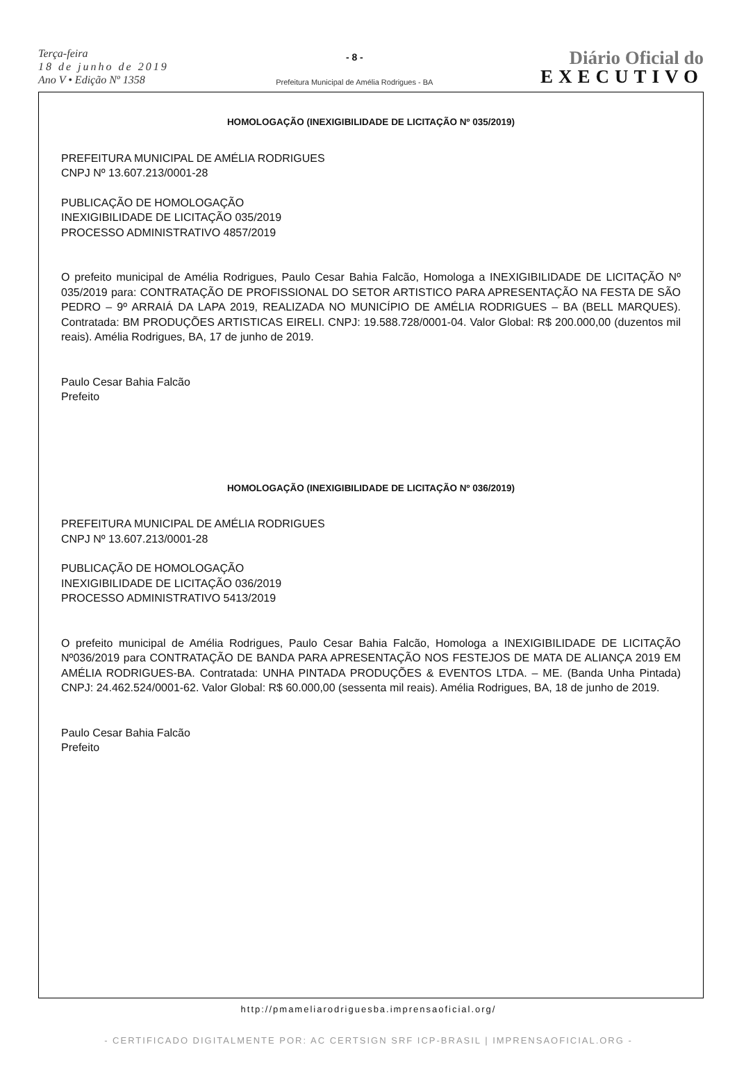Terça-feira
18 de junho de 2019
Ano V • Edição Nº 1358
- 8 -
Prefeitura Municipal de Amélia Rodrigues - BA
Diário Oficial do
EXECUTIVO
HOMOLOGAÇÃO (INEXIGIBILIDADE DE LICITAÇÃO Nº 035/2019)
PREFEITURA MUNICIPAL DE AMÉLIA RODRIGUES
CNPJ Nº 13.607.213/0001-28
PUBLICAÇÃO DE HOMOLOGAÇÃO
INEXIGIBILIDADE DE LICITAÇÃO 035/2019
PROCESSO ADMINISTRATIVO 4857/2019
O prefeito municipal de Amélia Rodrigues, Paulo Cesar Bahia Falcão, Homologa a INEXIGIBILIDADE DE LICITAÇÃO Nº 035/2019 para: CONTRATAÇÃO DE PROFISSIONAL DO SETOR ARTISTICO PARA APRESENTAÇÃO NA FESTA DE SÃO PEDRO – 9º ARRAIÁ DA LAPA 2019, REALIZADA NO MUNICÍPIO DE AMÉLIA RODRIGUES – BA (BELL MARQUES). Contratada: BM PRODUÇÕES ARTISTICAS EIRELI. CNPJ: 19.588.728/0001-04. Valor Global: R$ 200.000,00 (duzentos mil reais). Amélia Rodrigues, BA, 17 de junho de 2019.
Paulo Cesar Bahia Falcão
Prefeito
HOMOLOGAÇÃO (INEXIGIBILIDADE DE LICITAÇÃO Nº 036/2019)
PREFEITURA MUNICIPAL DE AMÉLIA RODRIGUES
CNPJ Nº 13.607.213/0001-28
PUBLICAÇÃO DE HOMOLOGAÇÃO
INEXIGIBILIDADE DE LICITAÇÃO 036/2019
PROCESSO ADMINISTRATIVO 5413/2019
O prefeito municipal de Amélia Rodrigues, Paulo Cesar Bahia Falcão, Homologa a INEXIGIBILIDADE DE LICITAÇÃO Nº036/2019 para CONTRATAÇÃO DE BANDA PARA APRESENTAÇÃO NOS FESTEJOS DE MATA DE ALIANÇA 2019 EM AMÉLIA RODRIGUES-BA. Contratada: UNHA PINTADA PRODUÇÕES & EVENTOS LTDA. – ME. (Banda Unha Pintada) CNPJ: 24.462.524/0001-62. Valor Global: R$ 60.000,00 (sessenta mil reais). Amélia Rodrigues, BA, 18 de junho de 2019.
Paulo Cesar Bahia Falcão
Prefeito
http://pmameliarodriguesba.imprensaoficial.org/
- CERTIFICADO DIGITALMENTE POR: AC CERTSIGN SRF ICP-BRASIL | IMPRENSAOFICIAL.ORG -